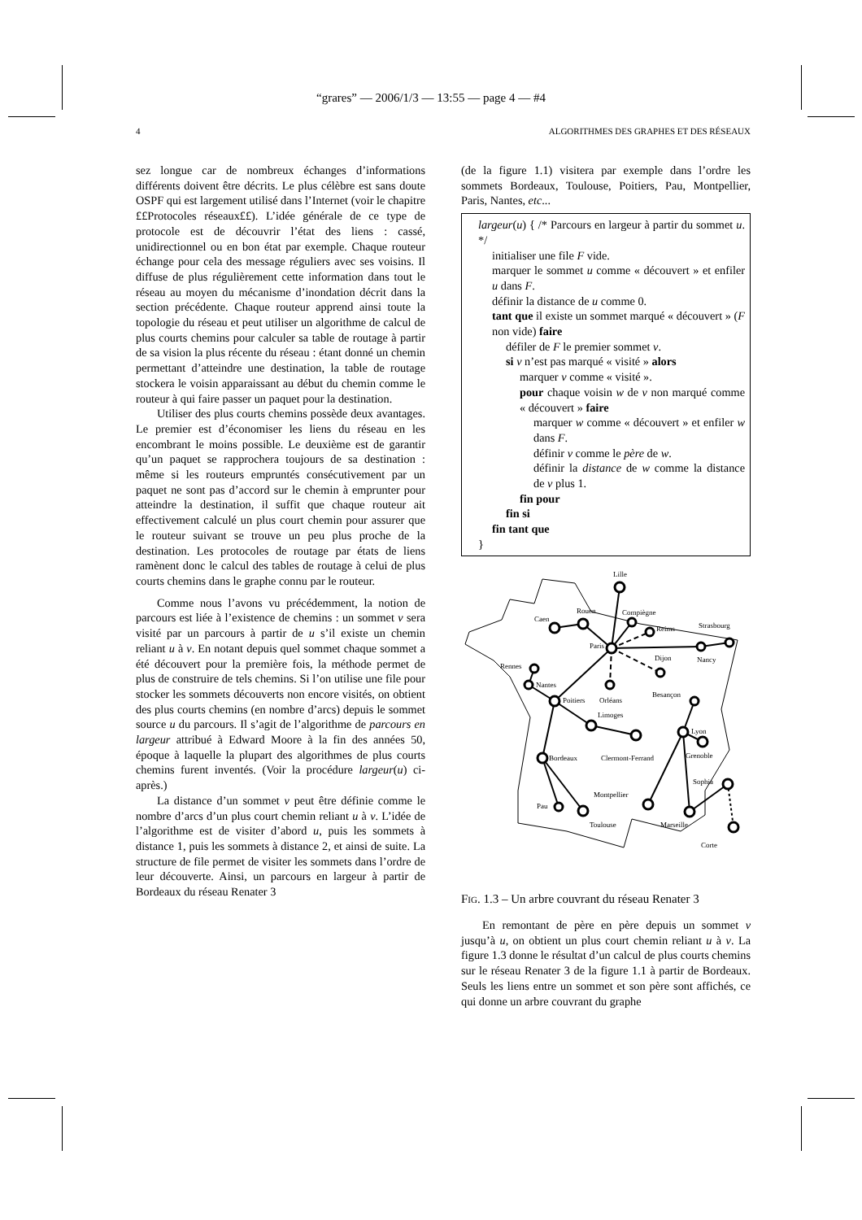“grares” — 2006/1/3 — 13:55 — page 4 — #4
4 ALGORITHMES DES GRAPHES ET DES RÉSEAUX
sez longue car de nombreux échanges d’informations différents doivent être décrits. Le plus célèbre est sans doute OSPF qui est largement utilisé dans l’Internet (voir le chapitre ££Protocoles réseaux££). L’idée générale de ce type de protocole est de découvrir l’état des liens : cassé, unidirectionnel ou en bon état par exemple. Chaque routeur échange pour cela des message réguliers avec ses voisins. Il diffuse de plus régulièrement cette information dans tout le réseau au moyen du mécanisme d’inondation décrit dans la section précédente. Chaque routeur apprend ainsi toute la topologie du réseau et peut utiliser un algorithme de calcul de plus courts chemins pour calculer sa table de routage à partir de sa vision la plus récente du réseau : étant donné un chemin permettant d’atteindre une destination, la table de routage stockera le voisin apparaissant au début du chemin comme le routeur à qui faire passer un paquet pour la destination.
Utiliser des plus courts chemins possède deux avantages. Le premier est d’économiser les liens du réseau en les encombrant le moins possible. Le deuxième est de garantir qu’un paquet se rapprochera toujours de sa destination : même si les routeurs empruntés consécutivement par un paquet ne sont pas d’accord sur le chemin à emprunter pour atteindre la destination, il suffit que chaque routeur ait effectivement calculé un plus court chemin pour assurer que le routeur suivant se trouve un peu plus proche de la destination. Les protocoles de routage par états de liens ramènent donc le calcul des tables de routage à celui de plus courts chemins dans le graphe connu par le routeur.
Comme nous l’avons vu précédemment, la notion de parcours est liée à l’existence de chemins : un sommet v sera visité par un parcours à partir de u s’il existe un chemin reliant u à v. En notant depuis quel sommet chaque sommet a été découvert pour la première fois, la méthode permet de plus de construire de tels chemins. Si l’on utilise une file pour stocker les sommets découverts non encore visités, on obtient des plus courts chemins (en nombre d’arcs) depuis le sommet source u du parcours. Il s’agit de l’algorithme de parcours en largeur attribué à Edward Moore à la fin des années 50, époque à laquelle la plupart des algorithmes de plus courts chemins furent inventés. (Voir la procédure largeur(u) ci-après.)
La distance d’un sommet v peut être définie comme le nombre d’arcs d’un plus court chemin reliant u à v. L’idée de l’algorithme est de visiter d’abord u, puis les sommets à distance 1, puis les sommets à distance 2, et ainsi de suite. La structure de file permet de visiter les sommets dans l’ordre de leur découverte. Ainsi, un parcours en largeur à partir de Bordeaux du réseau Renater 3
(de la figure 1.1) visitera par exemple dans l’ordre les sommets Bordeaux, Toulouse, Poitiers, Pau, Montpellier, Paris, Nantes, etc...
largeur(u) { /* Parcours en largeur à partir du sommet u. */
initialiser une file F vide.
marquer le sommet u comme « découvert » et enfiler u dans F.
définir la distance de u comme 0.
tant que il existe un sommet marqué « découvert » (F non vide) faire
défiler de F le premier sommet v.
si v n’est pas marqué « visité » alors
marquer v comme « visité ».
pour chaque voisin w de v non marqué comme « découvert » faire
marquer w comme « découvert » et enfiler w dans F.
définir v comme le père de w.
définir la distance de w comme la distance de v plus 1.
fin pour
fin si
fin tant que
}
Lille
Rouen
Compiègne
Caen
Reims
Strasbourg
Paris
Nancy
Rennes
Dijon
Nantes
Besançon
Poitiers
Orléans
Limoges
Lyon
Bordeaux
Clermont-Ferrand
Grenoble
Sophia
Montpellier
Pau
Toulouse
Marseille
Corte
FIG. 1.3 – Un arbre couvrant du réseau Renater 3
En remontant de père en père depuis un sommet v jusqu’à u, on obtient un plus court chemin reliant u à v. La figure 1.3 donne le résultat d’un calcul de plus courts chemins sur le réseau Renater 3 de la figure 1.1 à partir de Bordeaux. Seuls les liens entre un sommet et son père sont affichés, ce qui donne un arbre couvrant du graphe